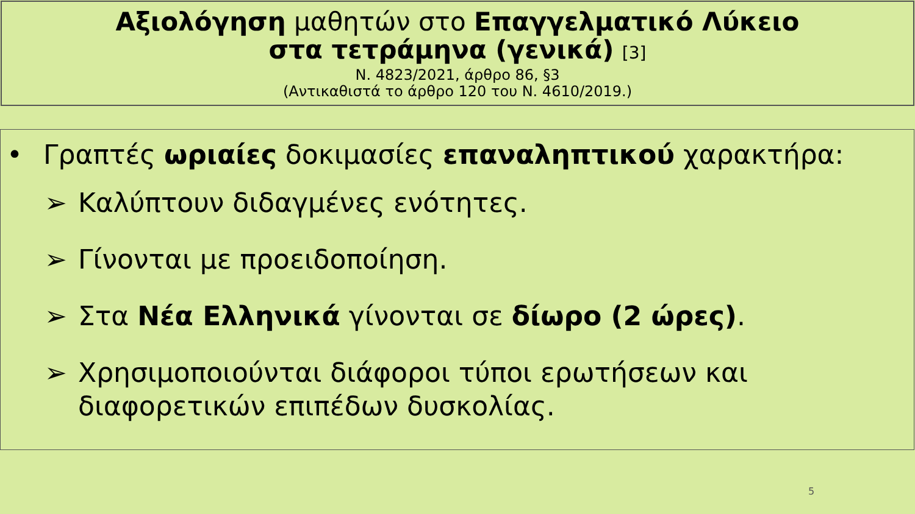Αξιολόγηση μαθητών στο Επαγγελματικό Λύκειο
στα τετράμηνα (γενικά) [3]
Ν. 4823/2021, άρθρο 86, §3
(Αντικαθιστά το άρθρο 120 του Ν. 4610/2019.)
• Γραπτές ωριαίες δοκιμασίες επαναληπτικού χαρακτήρα:
➢ Καλύπτουν διδαγμένες ενότητες.
➢ Γίνονται με προειδοποίηση.
➢ Στα Νέα Ελληνικά γίνονται σε δίωρο (2 ώρες).
➢ Χρησιμοποιούνται διάφοροι τύποι ερωτήσεων και διαφορετικών επιπέδων δυσκολίας.
5